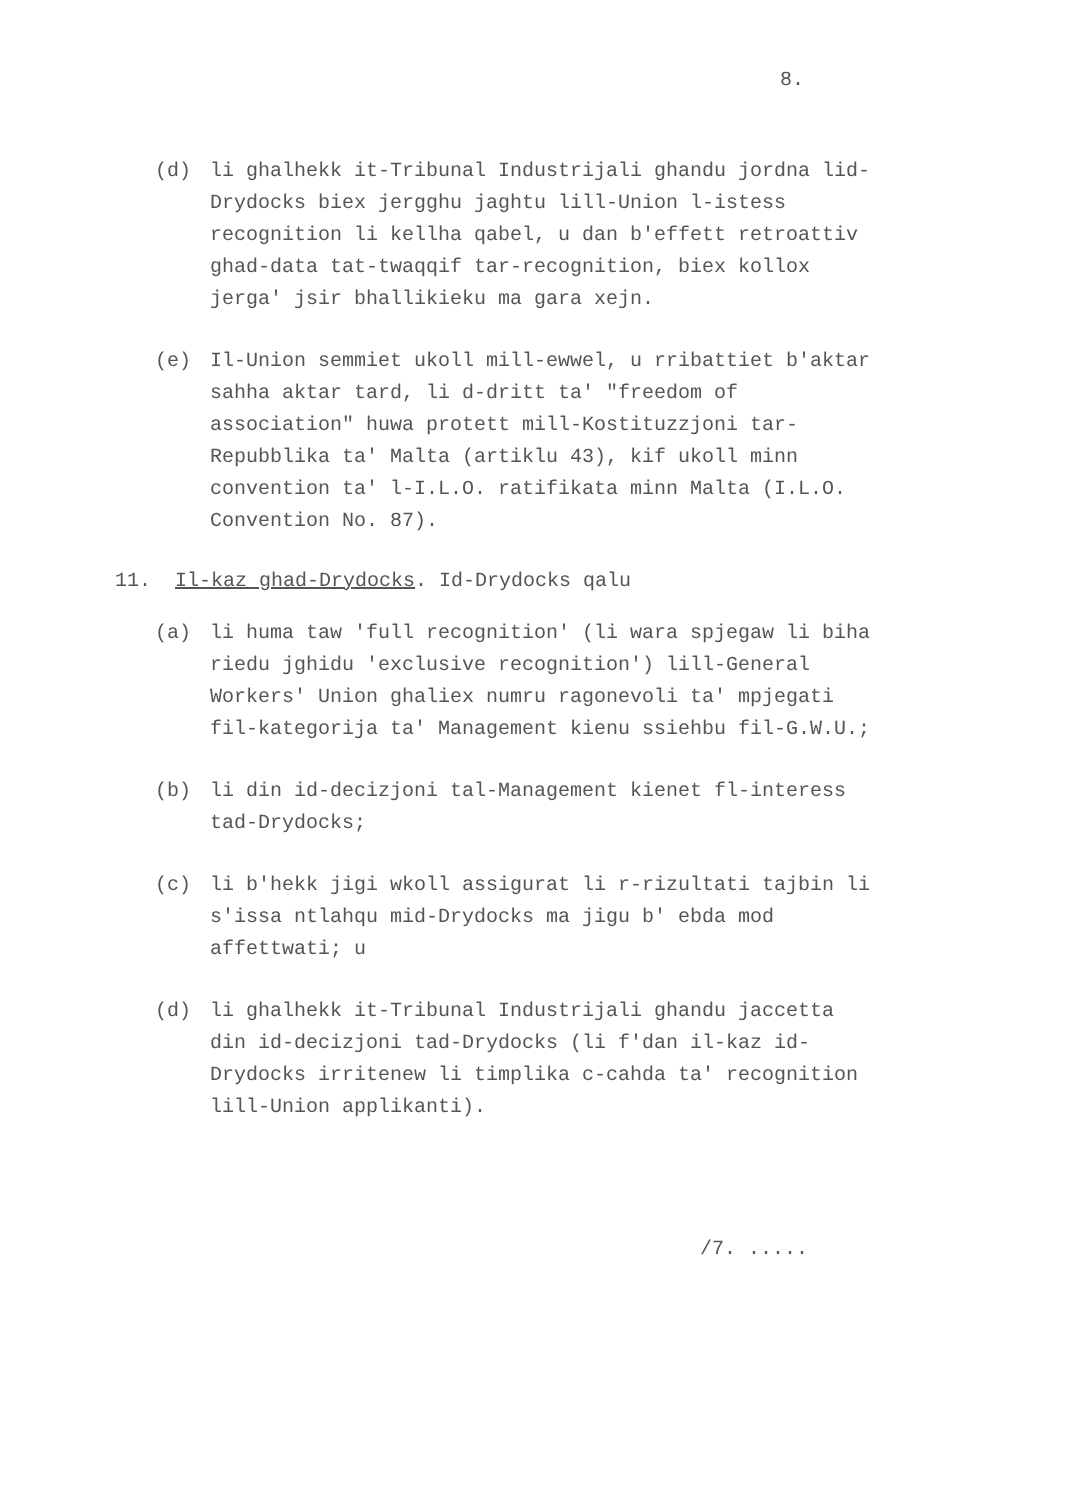8.
(d) li ghalhekk it-Tribunal Industrijali ghandu jordna lid-Drydocks biex jergghu jaghtu lill-Union l-istess recognition li kellha qabel, u dan b'effett retroattiv ghad-data tat-twaqqif tar-recognition, biex kollox jerga' jsir bhallikieku ma gara xejn.
(e) Il-Union semmiet ukoll mill-ewwel, u rribattiet b'aktar sahha aktar tard, li d-dritt ta' "freedom of association" huwa protett mill-Kostituzzjoni tar-Repubblika ta' Malta (artiklu 43), kif ukoll minn convention ta' l-I.L.O. ratifikata minn Malta (I.L.O. Convention No. 87).
11. Il-kaz ghad-Drydocks. Id-Drydocks qalu
(a) li huma taw 'full recognition' (li wara spjegaw li biha riedu jghidu 'exclusive recognition') lill-General Workers' Union ghaliex numru ragonevoli ta' mpjegati fil-kategorija ta' Management kienu ssiehbu fil-G.W.U.;
(b) li din id-decizjoni tal-Management kienet fl-interess tad-Drydocks;
(c) li b'hekk jigi wkoll assigurat li r-rizultati tajbin li s'issa ntlahqu mid-Drydocks ma jigu b' ebda mod affettwati; u
(d) li ghalhekk it-Tribunal Industrijali ghandu jaccetta din id-decizjoni tad-Drydocks (li f'dan il-kaz id-Drydocks irritenew li timplika c-cahda ta' recognition lill-Union applikanti).
/7. .....